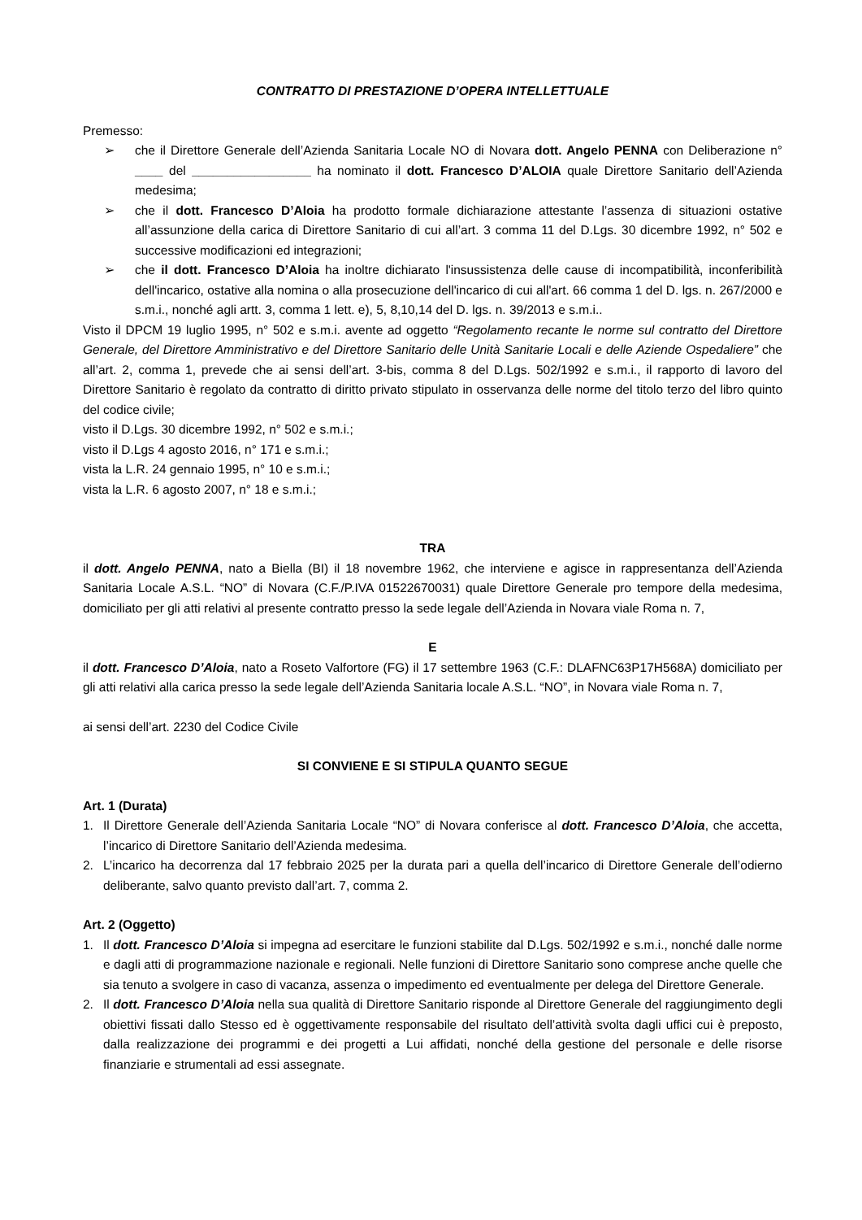CONTRATTO DI PRESTAZIONE D’OPERA INTELLETTUALE
Premesso:
➢ che il Direttore Generale dell’Azienda Sanitaria Locale NO di Novara dott. Angelo PENNA con Deliberazione n° ____ del _________________ ha nominato il dott. Francesco D’ALOIA quale Direttore Sanitario dell’Azienda medesima;
➢ che il dott. Francesco D’Aloia ha prodotto formale dichiarazione attestante l’assenza di situazioni ostative all’assunzione della carica di Direttore Sanitario di cui all’art. 3 comma 11 del D.Lgs. 30 dicembre 1992, n° 502 e successive modificazioni ed integrazioni;
➢ che il dott. Francesco D’Aloia ha inoltre dichiarato l'insussistenza delle cause di incompatibilità, inconferibilità dell'incarico, ostative alla nomina o alla prosecuzione dell'incarico di cui all'art. 66 comma 1 del D. lgs. n. 267/2000 e s.m.i., nonché agli artt. 3, comma 1 lett. e), 5, 8,10,14 del D. lgs. n. 39/2013 e s.m.i..
Visto il DPCM 19 luglio 1995, n° 502 e s.m.i. avente ad oggetto “Regolamento recante le norme sul contratto del Direttore Generale, del Direttore Amministrativo e del Direttore Sanitario delle Unità Sanitarie Locali e delle Aziende Ospedaliere” che all’art. 2, comma 1, prevede che ai sensi dell’art. 3-bis, comma 8 del D.Lgs. 502/1992 e s.m.i., il rapporto di lavoro del Direttore Sanitario è regolato da contratto di diritto privato stipulato in osservanza delle norme del titolo terzo del libro quinto del codice civile;
visto il D.Lgs. 30 dicembre 1992, n° 502 e s.m.i.;
visto il D.Lgs 4 agosto 2016, n° 171 e s.m.i.;
vista la L.R. 24 gennaio 1995, n° 10 e s.m.i.;
vista la L.R. 6 agosto 2007, n° 18 e s.m.i.;
TRA
il dott. Angelo PENNA, nato a Biella (BI) il 18 novembre 1962, che interviene e agisce in rappresentanza dell’Azienda Sanitaria Locale A.S.L. “NO” di Novara (C.F./P.IVA 01522670031) quale Direttore Generale pro tempore della medesima, domiciliato per gli atti relativi al presente contratto presso la sede legale dell’Azienda in Novara viale Roma n. 7,
E
il dott. Francesco D’Aloia, nato a Roseto Valfortore (FG) il 17 settembre 1963 (C.F.: DLAFNC63P17H568A) domiciliato per gli atti relativi alla carica presso la sede legale dell’Azienda Sanitaria locale A.S.L. “NO”, in Novara viale Roma n. 7,
ai sensi dell’art. 2230 del Codice Civile
SI CONVIENE E SI STIPULA QUANTO SEGUE
Art. 1 (Durata)
1. Il Direttore Generale dell’Azienda Sanitaria Locale “NO” di Novara conferisce al dott. Francesco D’Aloia, che accetta, l’incarico di Direttore Sanitario dell’Azienda medesima.
2. L’incarico ha decorrenza dal 17 febbraio 2025 per la durata pari a quella dell’incarico di Direttore Generale dell’odierno deliberante, salvo quanto previsto dall’art. 7, comma 2.
Art. 2 (Oggetto)
1. Il dott. Francesco D’Aloia si impegna ad esercitare le funzioni stabilite dal D.Lgs. 502/1992 e s.m.i., nonché dalle norme e dagli atti di programmazione nazionale e regionali. Nelle funzioni di Direttore Sanitario sono comprese anche quelle che sia tenuto a svolgere in caso di vacanza, assenza o impedimento ed eventualmente per delega del Direttore Generale.
2. Il dott. Francesco D’Aloia nella sua qualità di Direttore Sanitario risponde al Direttore Generale del raggiungimento degli obiettivi fissati dallo Stesso ed è oggettivamente responsabile del risultato dell’attività svolta dagli uffici cui è preposto, dalla realizzazione dei programmi e dei progetti a Lui affidati, nonché della gestione del personale e delle risorse finanziarie e strumentali ad essi assegnate.